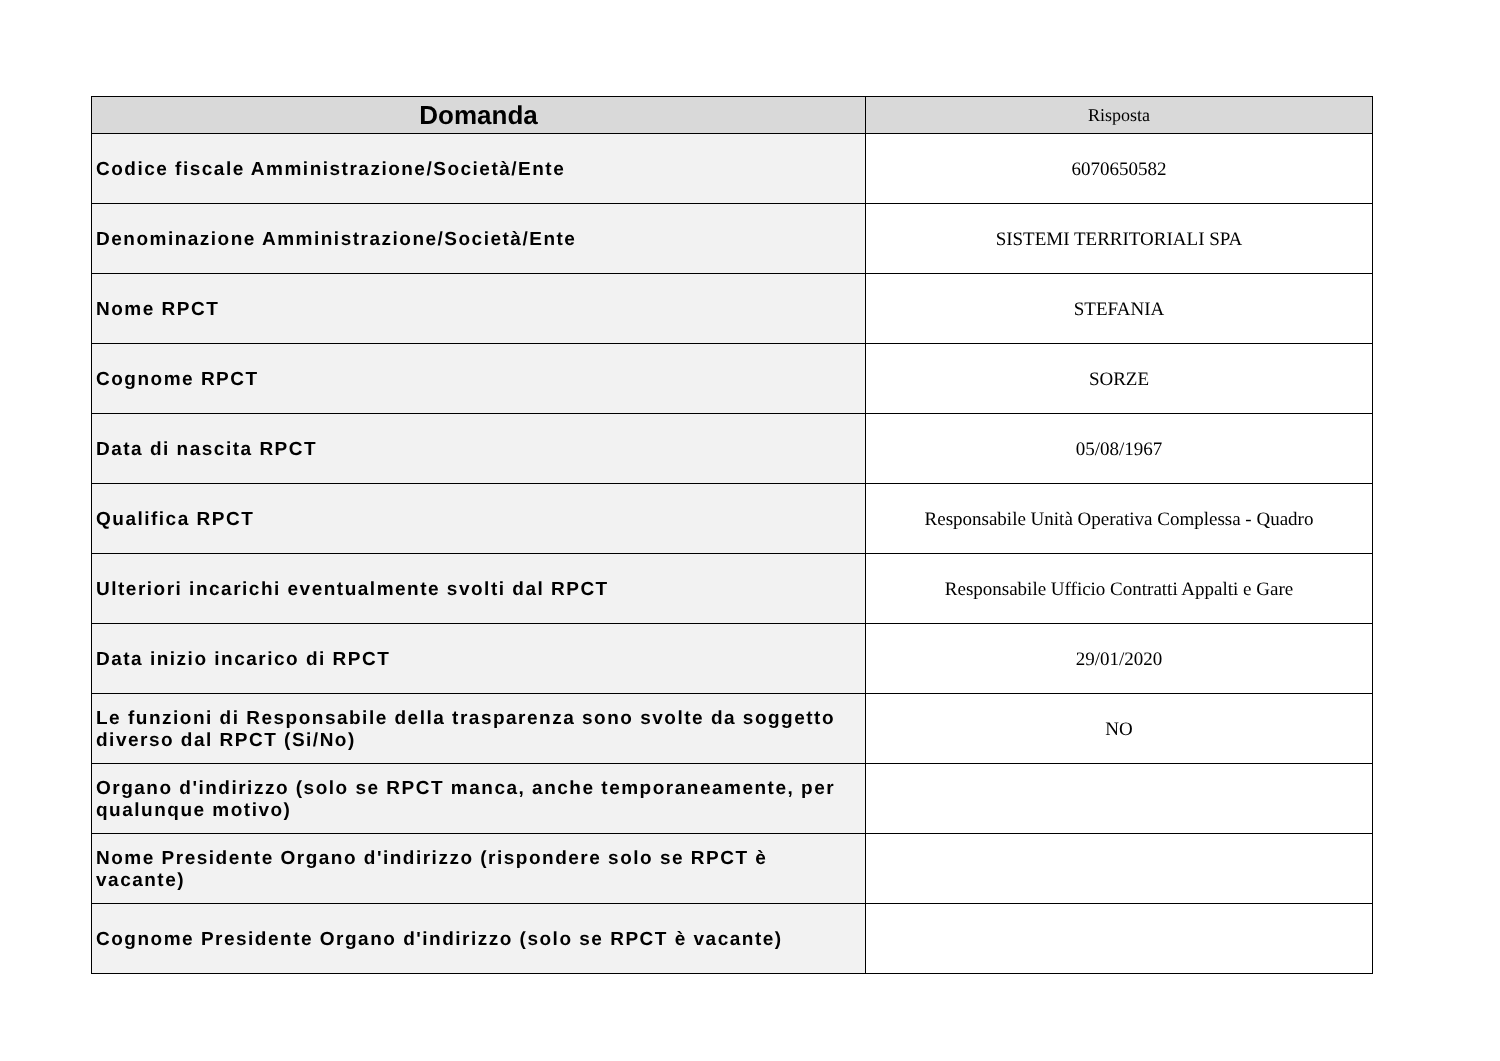| Domanda | Risposta |
| --- | --- |
| Codice fiscale Amministrazione/Società/Ente | 6070650582 |
| Denominazione Amministrazione/Società/Ente | SISTEMI TERRITORIALI SPA |
| Nome RPCT | STEFANIA |
| Cognome RPCT | SORZE |
| Data di nascita RPCT | 05/08/1967 |
| Qualifica RPCT | Responsabile Unità Operativa Complessa - Quadro |
| Ulteriori incarichi eventualmente svolti dal RPCT | Responsabile Ufficio Contratti Appalti e Gare |
| Data inizio incarico di RPCT | 29/01/2020 |
| Le funzioni di Responsabile della trasparenza sono svolte da soggetto diverso dal RPCT (Si/No) | NO |
| Organo d'indirizzo (solo se RPCT manca, anche temporaneamente, per qualunque motivo) | |
| Nome Presidente Organo d'indirizzo (rispondere solo se RPCT è vacante) | |
| Cognome Presidente Organo d'indirizzo (solo se RPCT è vacante) | |